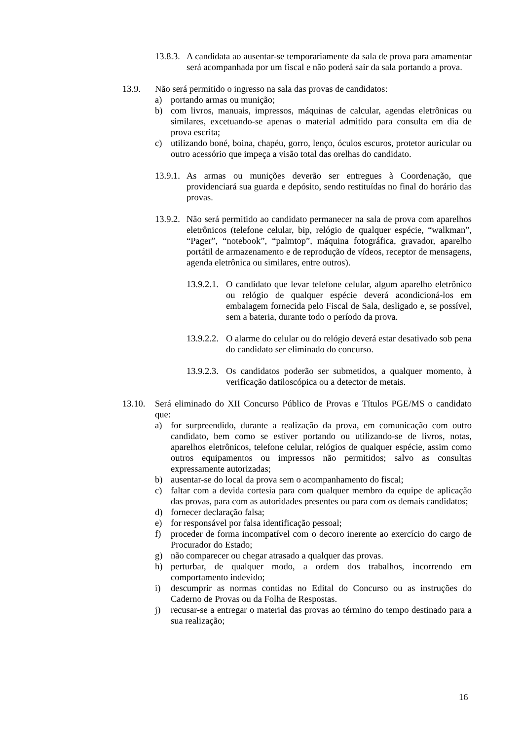13.8.3. A candidata ao ausentar-se temporariamente da sala de prova para amamentar será acompanhada por um fiscal e não poderá sair da sala portando a prova.
13.9. Não será permitido o ingresso na sala das provas de candidatos:
a) portando armas ou munição;
b) com livros, manuais, impressos, máquinas de calcular, agendas eletrônicas ou similares, excetuando-se apenas o material admitido para consulta em dia de prova escrita;
c) utilizando boné, boina, chapéu, gorro, lenço, óculos escuros, protetor auricular ou outro acessório que impeça a visão total das orelhas do candidato.
13.9.1. As armas ou munições deverão ser entregues à Coordenação, que providenciará sua guarda e depósito, sendo restituídas no final do horário das provas.
13.9.2. Não será permitido ao candidato permanecer na sala de prova com aparelhos eletrônicos (telefone celular, bip, relógio de qualquer espécie, “walkman”, “Pager”, “notebook”, “palmtop”, máquina fotográfica, gravador, aparelho portátil de armazenamento e de reprodução de vídeos, receptor de mensagens, agenda eletrônica ou similares, entre outros).
13.9.2.1. O candidato que levar telefone celular, algum aparelho eletrônico ou relógio de qualquer espécie deverá acondicioná-los em embalagem fornecida pelo Fiscal de Sala, desligado e, se possível, sem a bateria, durante todo o período da prova.
13.9.2.2. O alarme do celular ou do relógio deverá estar desativado sob pena do candidato ser eliminado do concurso.
13.9.2.3. Os candidatos poderão ser submetidos, a qualquer momento, à verificação datiloscópica ou a detector de metais.
13.10. Será eliminado do XII Concurso Público de Provas e Títulos PGE/MS o candidato que:
a) for surpreendido, durante a realização da prova, em comunicação com outro candidato, bem como se estiver portando ou utilizando-se de livros, notas, aparelhos eletrônicos, telefone celular, relógios de qualquer espécie, assim como outros equipamentos ou impressos não permitidos; salvo as consultas expressamente autorizadas;
b) ausentar-se do local da prova sem o acompanhamento do fiscal;
c) faltar com a devida cortesia para com qualquer membro da equipe de aplicação das provas, para com as autoridades presentes ou para com os demais candidatos;
d) fornecer declaração falsa;
e) for responsável por falsa identificação pessoal;
f) proceder de forma incompatível com o decoro inerente ao exercício do cargo de Procurador do Estado;
g) não comparecer ou chegar atrasado a qualquer das provas.
h) perturbar, de qualquer modo, a ordem dos trabalhos, incorrendo em comportamento indevido;
i) descumprir as normas contidas no Edital do Concurso ou as instruções do Caderno de Provas ou da Folha de Respostas.
j) recusar-se a entregar o material das provas ao término do tempo destinado para a sua realização;
16